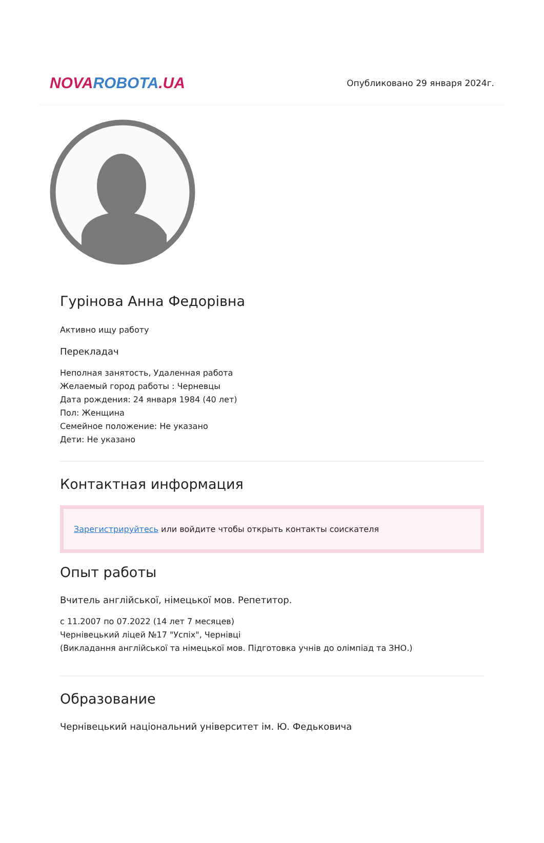NOVAROBOTA.UA
Опубликовано 29 января 2024г.
Гурінова Анна Федорівна
Активно ищу работу
Перекладач
Неполная занятость, Удаленная работа
Желаемый город работы : Черневцы
Дата рождения: 24 января 1984 (40 лет)
Пол: Женщина
Семейное положение: Не указано
Дети: Не указано
Контактная информация
Зарегистрируйтесь или войдите чтобы открыть контакты соискателя
Опыт работы
Вчитель англійської, німецької мов. Репетитор.
с 11.2007 по 07.2022 (14 лет 7 месяцев)
Чернівецький ліцей №17 "Успіх", Чернівці
(Викладання англійської та німецької мов. Підготовка учнів до олімпіад та ЗНО.)
Образование
Чернівецький національний університет ім. Ю. Федьковича